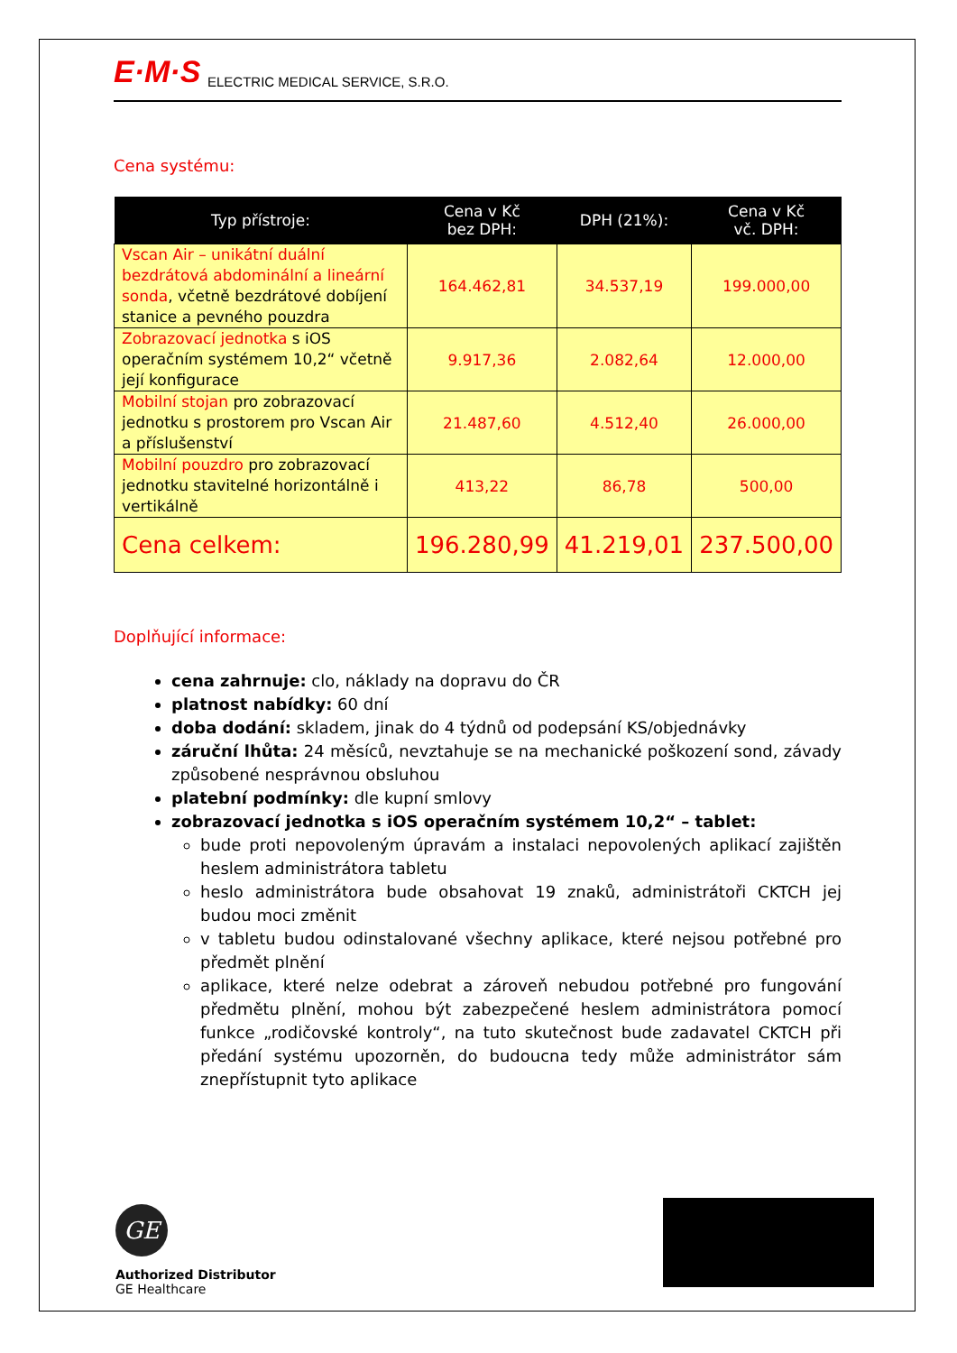E·M·S
ELECTRIC MEDICAL SERVICE, S.R.O.
Cena systému:
| Typ přístroje: | Cena v Kč bez DPH: | DPH (21%): | Cena v Kč vč. DPH: |
| --- | --- | --- | --- |
| Vscan Air – unikátní duální bezdrátová abdominální a lineární sonda , včetně bezdrátové dobíjení stanice a pevného pouzdra | 164.462,81 | 34.537,19 | 199.000,00 |
| Zobrazovací jednotka s iOS operačním systémem 10,2“ včetně její konfigurace | 9.917,36 | 2.082,64 | 12.000,00 |
| Mobilní stojan pro zobrazovací jednotku s prostorem pro Vscan Air a příslušenství | 21.487,60 | 4.512,40 | 26.000,00 |
| Mobilní pouzdro pro zobrazovací jednotku stavitelné horizontálně i vertikálně | 413,22 | 86,78 | 500,00 |
| Cena celkem: | 196.280,99 | 41.219,01 | 237.500,00 |
Doplňující informace:
cena zahrnuje: clo, náklady na dopravu do ČR
platnost nabídky: 60 dní
doba dodání: skladem, jinak do 4 týdnů od podepsání KS/objednávky
záruční lhůta: 24 měsíců, nevztahuje se na mechanické poškození sond, závady způsobené nesprávnou obsluhou
platební podmínky: dle kupní smlovy
zobrazovací jednotka s iOS operačním systémem 10,2“ – tablet:
bude proti nepovoleným úpravám a instalaci nepovolených aplikací zajištěn heslem administrátora tabletu
heslo administrátora bude obsahovat 19 znaků, administrátoři CKTCH jej budou moci změnit
v tabletu budou odinstalované všechny aplikace, které nejsou potřebné pro předmět plnění
aplikace, které nelze odebrat a zároveň nebudou potřebné pro fungování předmětu plnění, mohou být zabezpečené heslem administrátora pomocí funkce „rodičovské kontroly“, na tuto skutečnost bude zadavatel CKTCH při předání systému upozorněn, do budoucna tedy může administrátor sám znepřístupnit tyto aplikace
GE
Authorized Distributor
GE Healthcare